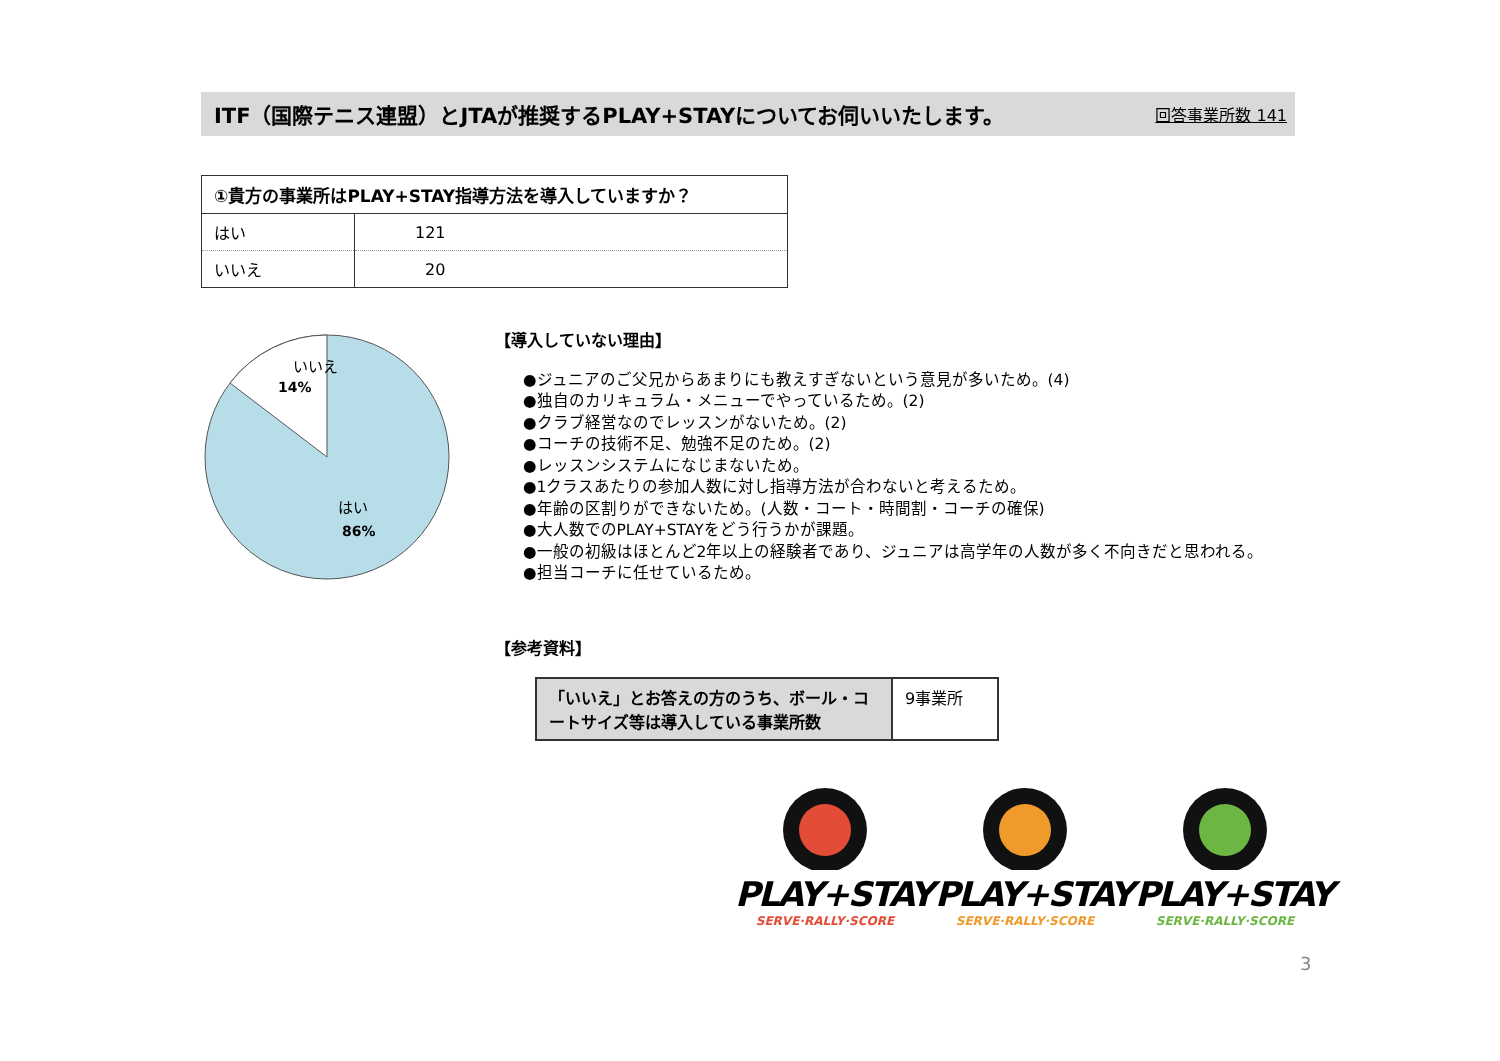ITF（国際テニス連盟）とJTAが推奨するPLAY+STAYについてお伺いいたします。 回答事業所数 141
| ①貴方の事業所はPLAY+STAY指導方法を導入していますか？ | |
| --- | --- |
| はい | 121 |
| いいえ | 20 |
いいえ
14%
はい
86%
【導入していない理由】
●ジュニアのご父兄からあまりにも教えすぎないという意見が多いため。(4)
●独自のカリキュラム・メニューでやっているため。(2)
●クラブ経営なのでレッスンがないため。(2)
●コーチの技術不足、勉強不足のため。(2)
●レッスンシステムになじまないため。
●1クラスあたりの参加人数に対し指導方法が合わないと考えるため。
●年齢の区割りができないため。(人数・コート・時間割・コーチの確保)
●大人数でのPLAY+STAYをどう行うかが課題。
●一般の初級はほとんど2年以上の経験者であり、ジュニアは高学年の人数が多く不向きだと思われる。
●担当コーチに任せているため。
【参考資料】
| 「いいえ」とお答えの方のうち、ボール・コートサイズ等は導入している事業所数 | 9事業所 |
PLAY+STAY
SERVE·RALLY·SCORE
PLAY+STAY
SERVE·RALLY·SCORE
PLAY+STAY
SERVE·RALLY·SCORE
3